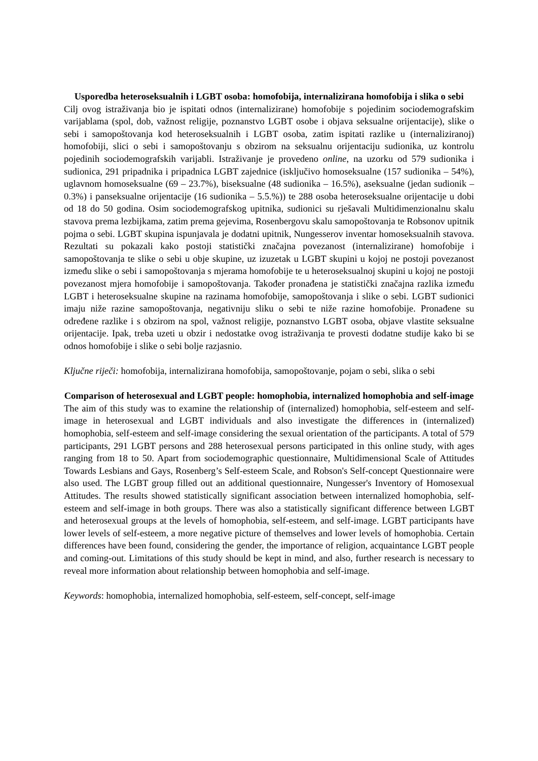Usporedba heteroseksualnih i LGBT osoba: homofobija, internalizirana homofobija i slika o sebi
Cilj ovog istraživanja bio je ispitati odnos (internalizirane) homofobije s pojedinim sociodemografskim varijablama (spol, dob, važnost religije, poznanstvo LGBT osobe i objava seksualne orijentacije), slike o sebi i samopoštovanja kod heteroseksualnih i LGBT osoba, zatim ispitati razlike u (internaliziranoj) homofobiji, slici o sebi i samopoštovanju s obzirom na seksualnu orijentaciju sudionika, uz kontrolu pojedinih sociodemografskih varijabli. Istraživanje je provedeno online, na uzorku od 579 sudionika i sudionica, 291 pripadnika i pripadnica LGBT zajednice (isključivo homoseksualne (157 sudionika – 54%), uglavnom homoseksualne (69 – 23.7%), biseksualne (48 sudionika – 16.5%), aseksualne (jedan sudionik – 0.3%) i panseksualne orijentacije (16 sudionika – 5.5.%)) te 288 osoba heteroseksualne orijentacije u dobi od 18 do 50 godina. Osim sociodemografskog upitnika, sudionici su rješavali Multidimenzionalnu skalu stavova prema lezbijkama, zatim prema gejevima, Rosenbergovu skalu samopoštovanja te Robsonov upitnik pojma o sebi. LGBT skupina ispunjavala je dodatni upitnik, Nungesserov inventar homoseksualnih stavova. Rezultati su pokazali kako postoji statistički značajna povezanost (internalizirane) homofobije i samopoštovanja te slike o sebi u obje skupine, uz izuzetak u LGBT skupini u kojoj ne postoji povezanost između slike o sebi i samopoštovanja s mjerama homofobije te u heteroseksualnoj skupini u kojoj ne postoji povezanost mjera homofobije i samopoštovanja. Također pronađena je statistički značajna razlika između LGBT i heteroseksualne skupine na razinama homofobije, samopoštovanja i slike o sebi. LGBT sudionici imaju niže razine samopoštovanja, negativniju sliku o sebi te niže razine homofobije. Pronađene su određene razlike i s obzirom na spol, važnost religije, poznanstvo LGBT osoba, objave vlastite seksualne orijentacije. Ipak, treba uzeti u obzir i nedostatke ovog istraživanja te provesti dodatne studije kako bi se odnos homofobije i slike o sebi bolje razjasnio.
Ključne riječi: homofobija, internalizirana homofobija, samopoštovanje, pojam o sebi, slika o sebi
Comparison of heterosexual and LGBT people: homophobia, internalized homophobia and self-image
The aim of this study was to examine the relationship of (internalized) homophobia, self-esteem and self-image in heterosexual and LGBT individuals and also investigate the differences in (internalized) homophobia, self-esteem and self-image considering the sexual orientation of the participants. A total of 579 participants, 291 LGBT persons and 288 heterosexual persons participated in this online study, with ages ranging from 18 to 50. Apart from sociodemographic questionnaire, Multidimensional Scale of Attitudes Towards Lesbians and Gays, Rosenberg’s Self-esteem Scale, and Robson's Self-concept Questionnaire were also used. The LGBT group filled out an additional questionnaire, Nungesser's Inventory of Homosexual Attitudes. The results showed statistically significant association between internalized homophobia, self-esteem and self-image in both groups. There was also a statistically significant difference between LGBT and heterosexual groups at the levels of homophobia, self-esteem, and self-image. LGBT participants have lower levels of self-esteem, a more negative picture of themselves and lower levels of homophobia. Certain differences have been found, considering the gender, the importance of religion, acquaintance LGBT people and coming-out. Limitations of this study should be kept in mind, and also, further research is necessary to reveal more information about relationship between homophobia and self-image.
Keywords: homophobia, internalized homophobia, self-esteem, self-concept, self-image